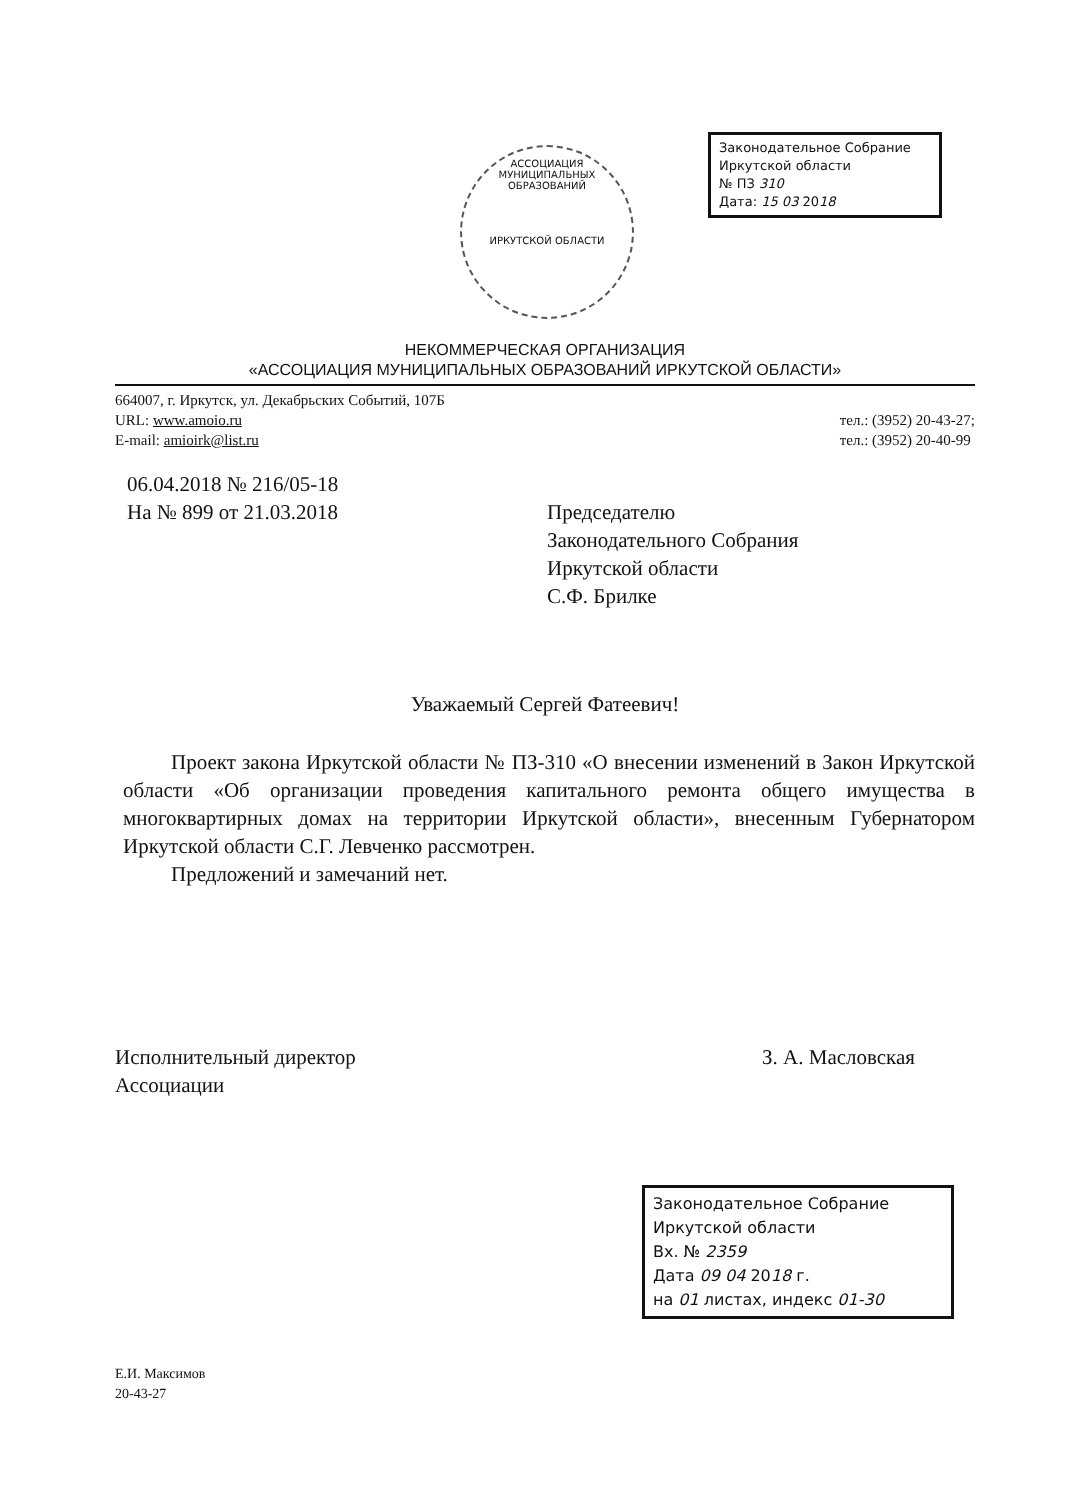Законодательное Собрание
Иркутской области
№ ПЗ 310
Дата: 15 03 2018
АССОЦИАЦИЯ МУНИЦИПАЛЬНЫХ ОБРАЗОВАНИЙ
ИРКУТСКОЙ ОБЛАСТИ
НЕКОММЕРЧЕСКАЯ ОРГАНИЗАЦИЯ
«АССОЦИАЦИЯ МУНИЦИПАЛЬНЫХ ОБРАЗОВАНИЙ ИРКУТСКОЙ ОБЛАСТИ»
664007, г. Иркутск, ул. Декабрьских Событий, 107Б
URL: www.amoio.ru
E-mail: amioirk@list.ru
тел.: (3952) 20-43-27;
тел.: (3952) 20-40-99
06.04.2018 № 216/05-18
На № 899 от 21.03.2018
Председателю
Законодательного Собрания
Иркутской области
С.Ф. Брилке
Уважаемый Сергей Фатеевич!
Проект закона Иркутской области № ПЗ-310 «О внесении изменений в Закон Иркутской области «Об организации проведения капитального ремонта общего имущества в многоквартирных домах на территории Иркутской области», внесенным Губернатором Иркутской области С.Г. Левченко рассмотрен.
Предложений и замечаний нет.
Исполнительный директор
Ассоциации
З. А. Масловская
Е.И. Максимов
20-43-27
Законодательное Собрание
Иркутской области
Вх. № 2359
Дата 09 04 2018 г.
на 01 листах, индекс 01-30